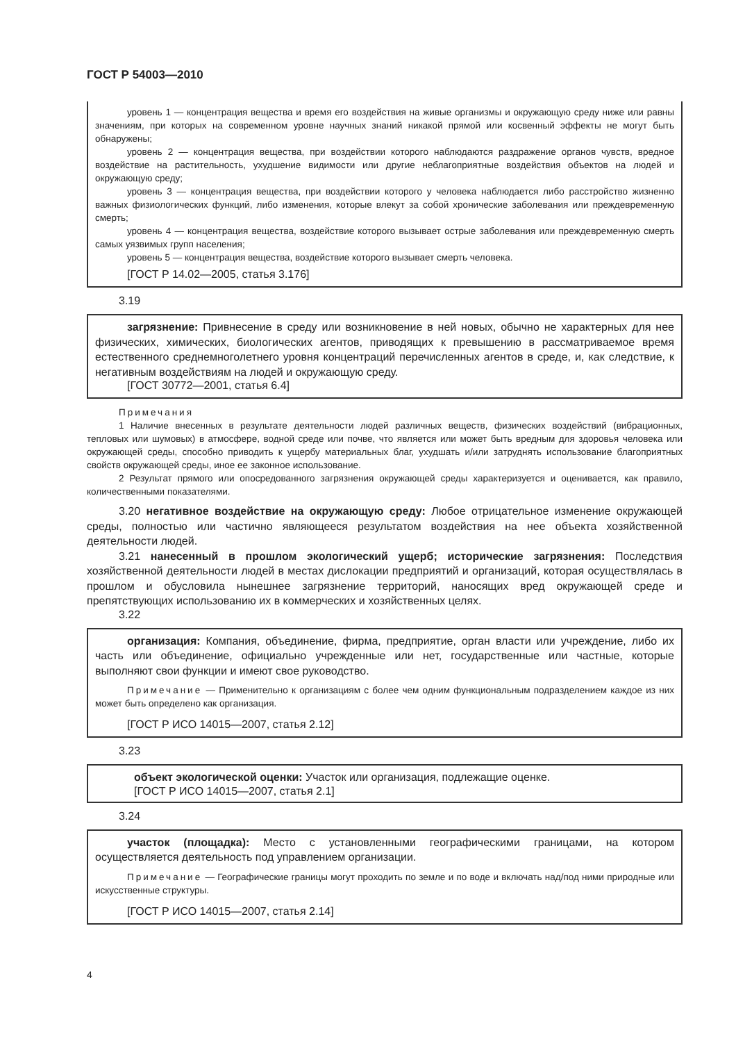ГОСТ Р 54003—2010
уровень 1 — концентрация вещества и время его воздействия на живые организмы и окружающую среду ниже или равны значениям, при которых на современном уровне научных знаний никакой прямой или косвенный эффекты не могут быть обнаружены;
уровень 2 — концентрация вещества, при воздействии которого наблюдаются раздражение органов чувств, вредное воздействие на растительность, ухудшение видимости или другие неблагоприятные воздействия объектов на людей и окружающую среду;
уровень 3 — концентрация вещества, при воздействии которого у человека наблюдается либо расстройство жизненно важных физиологических функций, либо изменения, которые влекут за собой хронические заболевания или преждевременную смерть;
уровень 4 — концентрация вещества, воздействие которого вызывает острые заболевания или преждевременную смерть самых уязвимых групп населения;
уровень 5 — концентрация вещества, воздействие которого вызывает смерть человека.
[ГОСТ Р 14.02—2005, статья 3.176]
3.19
загрязнение: Привнесение в среду или возникновение в ней новых, обычно не характерных для нее физических, химических, биологических агентов, приводящих к превышению в рассматриваемое время естественного среднемноголетнего уровня концентраций перечисленных агентов в среде, и, как следствие, к негативным воздействиям на людей и окружающую среду.
[ГОСТ 30772—2001, статья 6.4]
Примечания
1 Наличие внесенных в результате деятельности людей различных веществ, физических воздействий (вибрационных, тепловых или шумовых) в атмосфере, водной среде или почве, что является или может быть вредным для здоровья человека или окружающей среды, способно приводить к ущербу материальных благ, ухудшать и/или затруднять использование благоприятных свойств окружающей среды, иное ее законное использование.
2 Результат прямого или опосредованного загрязнения окружающей среды характеризуется и оценивается, как правило, количественными показателями.
3.20 негативное воздействие на окружающую среду: Любое отрицательное изменение окружающей среды, полностью или частично являющееся результатом воздействия на нее объекта хозяйственной деятельности людей.
3.21 нанесенный в прошлом экологический ущерб; исторические загрязнения: Последствия хозяйственной деятельности людей в местах дислокации предприятий и организаций, которая осуществлялась в прошлом и обусловила нынешнее загрязнение территорий, наносящих вред окружающей среде и препятствующих использованию их в коммерческих и хозяйственных целях.
3.22
организация: Компания, объединение, фирма, предприятие, орган власти или учреждение, либо их часть или объединение, официально учрежденные или нет, государственные или частные, которые выполняют свои функции и имеют свое руководство.
Примечание — Применительно к организациям с более чем одним функциональным подразделением каждое из них может быть определено как организация.
[ГОСТ Р ИСО 14015—2007, статья 2.12]
3.23
объект экологической оценки: Участок или организация, подлежащие оценке.
[ГОСТ Р ИСО 14015—2007, статья 2.1]
3.24
участок (площадка): Место с установленными географическими границами, на котором осуществляется деятельность под управлением организации.
Примечание — Географические границы могут проходить по земле и по воде и включать над/под ними природные или искусственные структуры.
[ГОСТ Р ИСО 14015—2007, статья 2.14]
4